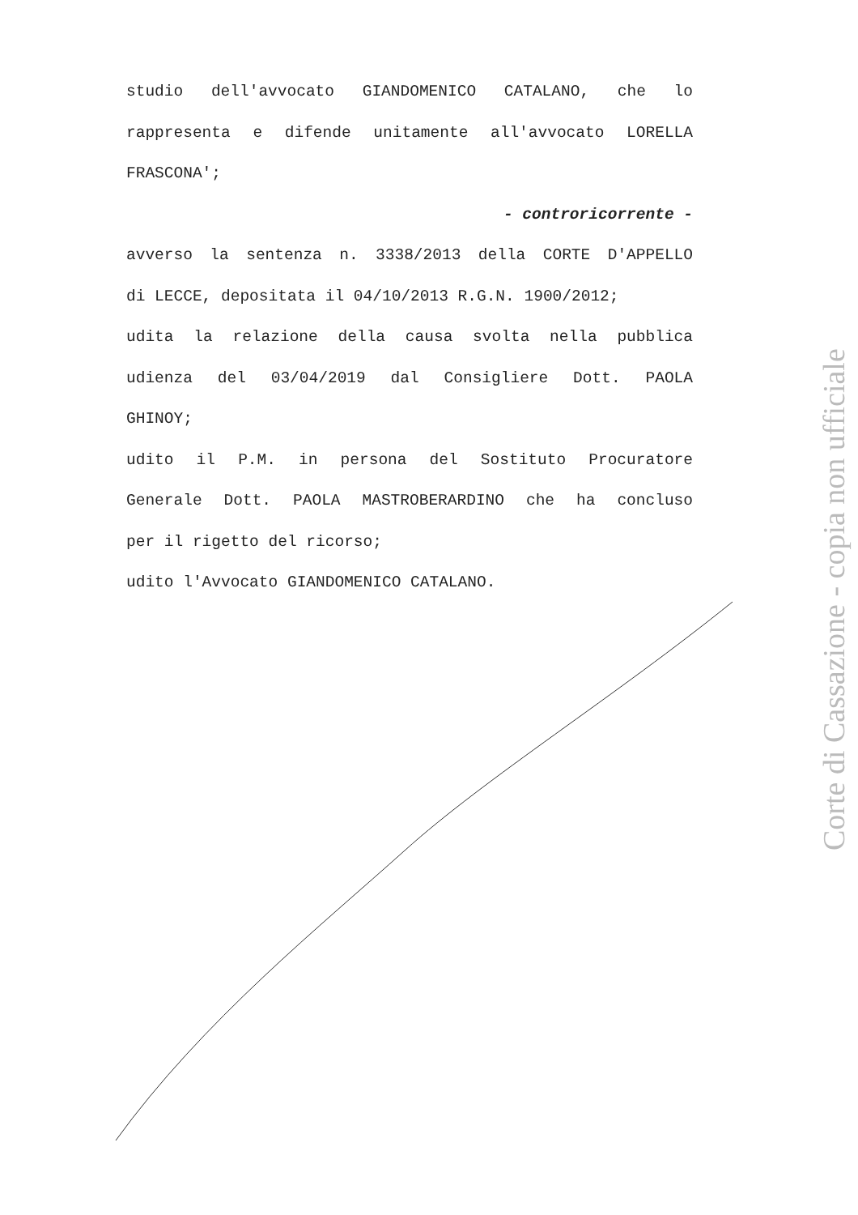studio dell'avvocato GIANDOMENICO CATALANO, che lo
rappresenta e difende unitamente all'avvocato LORELLA
FRASCONA';
- controricorrente -
avverso la sentenza n. 3338/2013 della CORTE D'APPELLO
di LECCE, depositata il 04/10/2013 R.G.N. 1900/2012;
udita la relazione della causa svolta nella pubblica
udienza del 03/04/2019 dal Consigliere Dott. PAOLA
GHINOY;
udito il P.M. in persona del Sostituto Procuratore
Generale Dott. PAOLA MASTROBERARDINO che ha concluso
per il rigetto del ricorso;
udito l'Avvocato GIANDOMENICO CATALANO.
Corte di Cassazione - copia non ufficiale